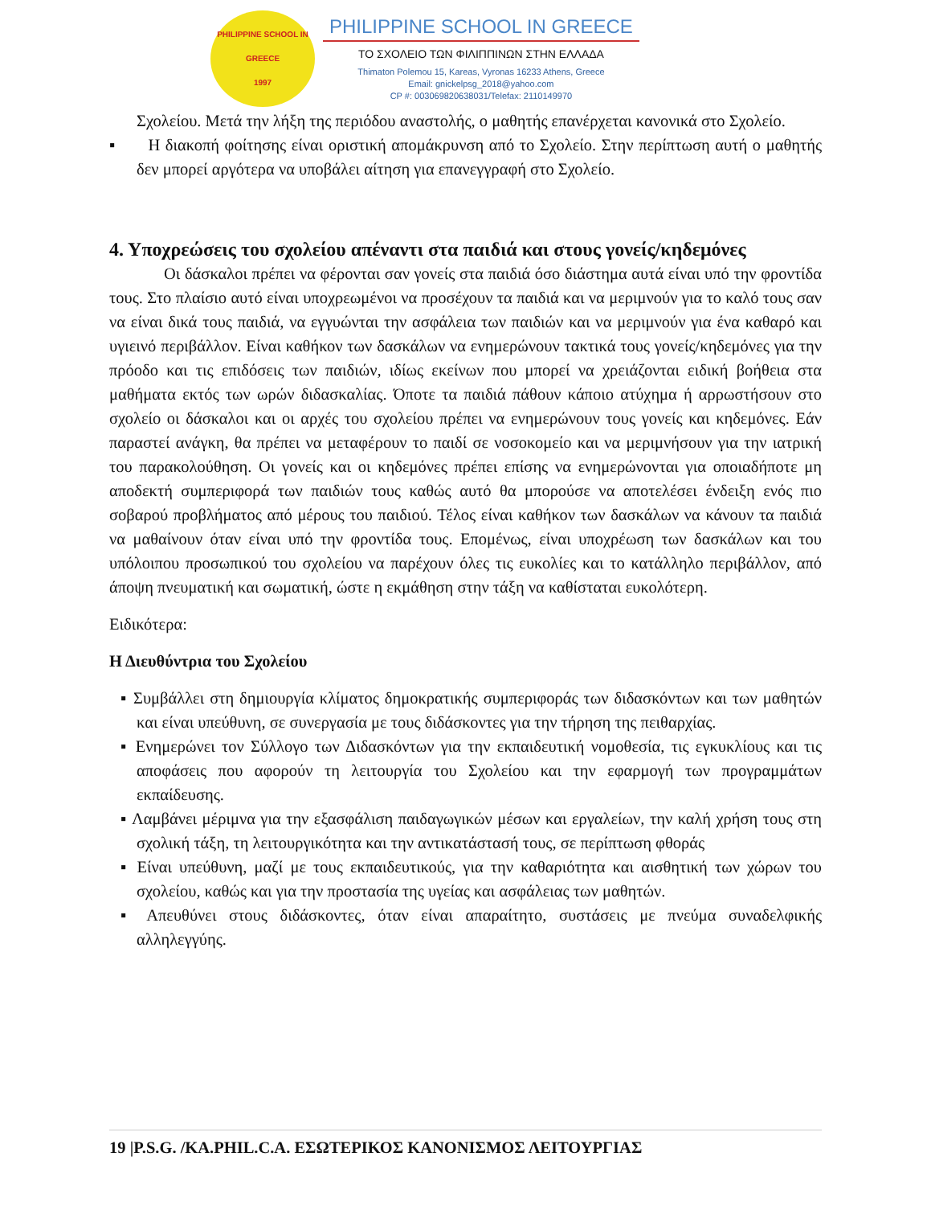PHILIPPINE SCHOOL IN GREECE
1997
PHILIPPINE SCHOOL IN GREECE
ΤΟ ΣΧΟΛΕΙΟ ΤΩΝ ΦΙΛΙΠΠΙΝΩΝ ΣΤΗΝ ΕΛΛΑΔΑ
Thimaton Polemou 15, Kareas, Vyronas 16233 Athens, Greece
Email: gnickelpsg_2018@yahoo.com
CP #: 003069820638031/Telefax: 2110149970
Σχολείου. Μετά την λήξη της περιόδου αναστολής, ο μαθητής επανέρχεται κανονικά στο Σχολείο.
▪ Η διακοπή φοίτησης είναι οριστική απομάκρυνση από το Σχολείο. Στην περίπτωση αυτή ο μαθητής δεν μπορεί αργότερα να υποβάλει αίτηση για επανεγγραφή στο Σχολείο.
4. Υποχρεώσεις του σχολείου απέναντι στα παιδιά και στους γονείς/κηδεμόνες
Οι δάσκαλοι πρέπει να φέρονται σαν γονείς στα παιδιά όσο διάστημα αυτά είναι υπό την φροντίδα τους. Στο πλαίσιο αυτό είναι υποχρεωμένοι να προσέχουν τα παιδιά και να μεριμνούν για το καλό τους σαν να είναι δικά τους παιδιά, να εγγυώνται την ασφάλεια των παιδιών και να μεριμνούν για ένα καθαρό και υγιεινό περιβάλλον. Είναι καθήκον των δασκάλων να ενημερώνουν τακτικά τους γονείς/κηδεμόνες για την πρόοδο και τις επιδόσεις των παιδιών, ιδίως εκείνων που μπορεί να χρειάζονται ειδική βοήθεια στα μαθήματα εκτός των ωρών διδασκαλίας. Όποτε τα παιδιά πάθουν κάποιο ατύχημα ή αρρωστήσουν στο σχολείο οι δάσκαλοι και οι αρχές του σχολείου πρέπει να ενημερώνουν τους γονείς και κηδεμόνες. Εάν παραστεί ανάγκη, θα πρέπει να μεταφέρουν το παιδί σε νοσοκομείο και να μεριμνήσουν για την ιατρική του παρακολούθηση. Οι γονείς και οι κηδεμόνες πρέπει επίσης να ενημερώνονται για οποιαδήποτε μη αποδεκτή συμπεριφορά των παιδιών τους καθώς αυτό θα μπορούσε να αποτελέσει ένδειξη ενός πιο σοβαρού προβλήματος από μέρους του παιδιού. Τέλος είναι καθήκον των δασκάλων να κάνουν τα παιδιά να μαθαίνουν όταν είναι υπό την φροντίδα τους. Επομένως, είναι υποχρέωση των δασκάλων και του υπόλοιπου προσωπικού του σχολείου να παρέχουν όλες τις ευκολίες και το κατάλληλο περιβάλλον, από άποψη πνευματική και σωματική, ώστε η εκμάθηση στην τάξη να καθίσταται ευκολότερη.
Ειδικότερα:
Η Διευθύντρια του Σχολείου
▪ Συμβάλλει στη δημιουργία κλίματος δημοκρατικής συμπεριφοράς των διδασκόντων και των μαθητών και είναι υπεύθυνη, σε συνεργασία με τους διδάσκοντες για την τήρηση της πειθαρχίας.
▪ Ενημερώνει τον Σύλλογο των Διδασκόντων για την εκπαιδευτική νομοθεσία, τις εγκυκλίους και τις αποφάσεις που αφορούν τη λειτουργία του Σχολείου και την εφαρμογή των προγραμμάτων εκπαίδευσης.
▪ Λαμβάνει μέριμνα για την εξασφάλιση παιδαγωγικών μέσων και εργαλείων, την καλή χρήση τους στη σχολική τάξη, τη λειτουργικότητα και την αντικατάστασή τους, σε περίπτωση φθοράς
▪ Είναι υπεύθυνη, μαζί με τους εκπαιδευτικούς, για την καθαριότητα και αισθητική των χώρων του σχολείου, καθώς και για την προστασία της υγείας και ασφάλειας των μαθητών.
▪ Απευθύνει στους διδάσκοντες, όταν είναι απαραίτητο, συστάσεις με πνεύμα συναδελφικής αλληλεγγύης.
19 |P.S.G. /KA.PHIL.C.A. ΕΣΩΤΕΡΙΚΟΣ ΚΑΝΟΝΙΣΜΟΣ ΛΕΙΤΟΥΡΓΙΑΣ